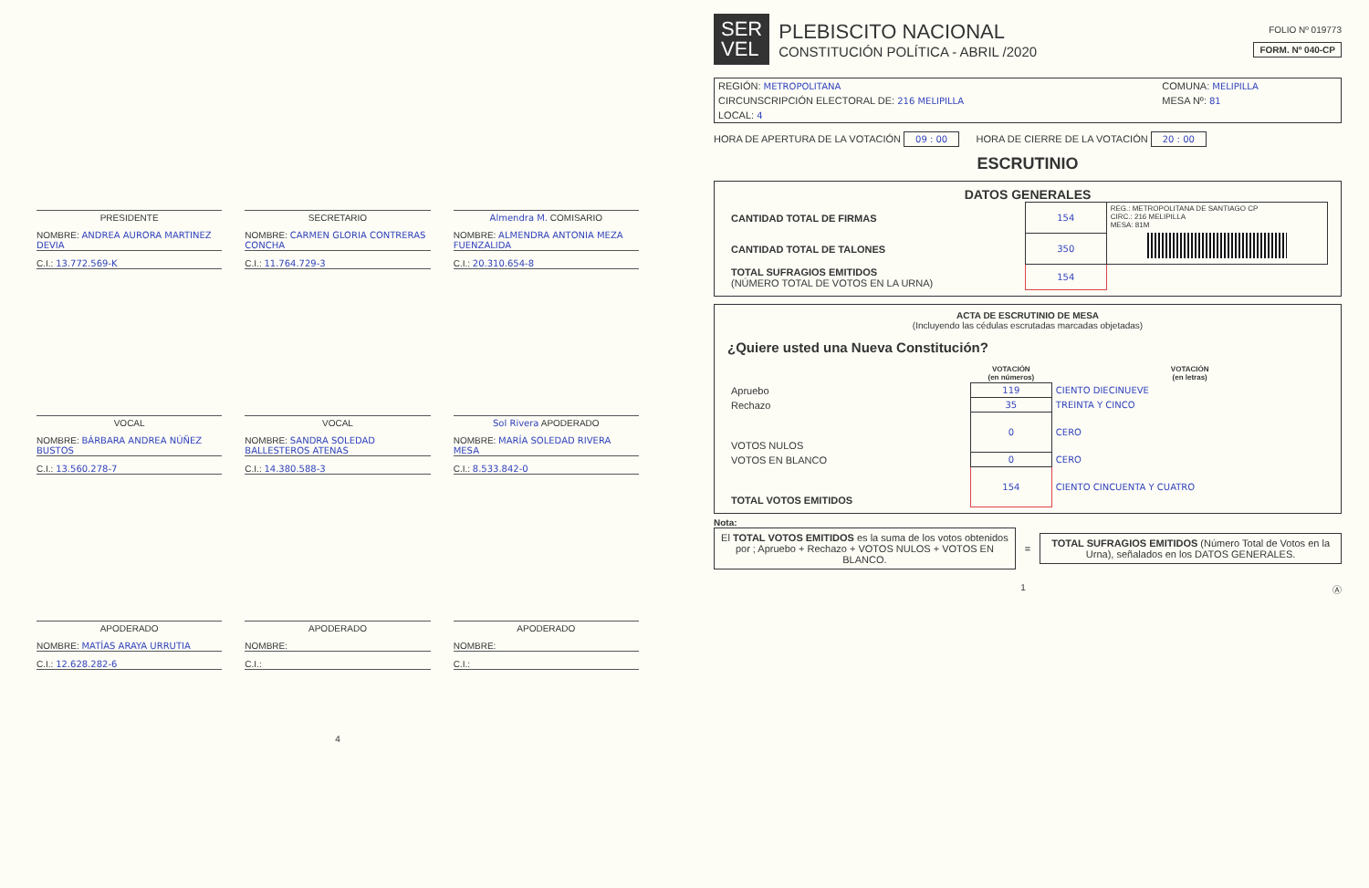PRESIDENTE
NOMBRE: ANDREA AURORA MARTINEZ DEVIA
C.I.: 13.772.569-K
SECRETARIO
NOMBRE: CARMEN GLORIA CONTRERAS CONCHA
C.I.: 11.764.729-3
Almendra M. COMISARIO
NOMBRE: ALMENDRA ANTONIA MEZA FUENZALIDA
C.I.: 20.310.654-8
VOCAL
NOMBRE: BÁRBARA ANDREA NÚÑEZ BUSTOS
C.I.: 13.560.278-7
VOCAL
NOMBRE: SANDRA SOLEDAD BALLESTEROS ATENAS
C.I.: 14.380.588-3
Sol Rivera APODERADO
NOMBRE: MARÍA SOLEDAD RIVERA MESA
C.I.: 8.533.842-0
APODERADO
NOMBRE: MATÍAS ARAYA URRUTIA
C.I.: 12.628.282-6
APODERADO
NOMBRE:
C.I.:
APODERADO
NOMBRE:
C.I.:
4
SER
VEL
PLEBISCITO NACIONAL
CONSTITUCIÓN POLÍTICA - ABRIL /2020
FOLIO Nº 019773
FORM. Nº 040-CP
| REGIÓN: METROPOLITANA | COMUNA: MELIPILLA |
| CIRCUNSCRIPCIÓN ELECTORAL DE: 216 MELIPILLA | MESA Nº: 81 |
| LOCAL: 4 | |
HORA DE APERTURA DE LA VOTACIÓN 09 : 00 HORA DE CIERRE DE LA VOTACIÓN 20 : 00
ESCRUTINIO
DATOS GENERALES
| CANTIDAD TOTAL DE FIRMAS | 154 | REG.: METROPOLITANA DE SANTIAGO CP CIRC.: 216 MELIPILLA MESA: 81M |
| CANTIDAD TOTAL DE TALONES | 350 | |
| TOTAL SUFRAGIOS EMITIDOS (NÚMERO TOTAL DE VOTOS EN LA URNA) | 154 | |
ACTA DE ESCRUTINIO DE MESA
(Incluyendo las cédulas escrutadas marcadas objetadas)
¿Quiere usted una Nueva Constitución?
| | VOTACIÓN (en números) | VOTACIÓN (en letras) |
| --- | --- | --- |
| Apruebo | 119 | CIENTO DIECINUEVE |
| Rechazo | 35 | TREINTA Y CINCO |
| VOTOS NULOS | 0 | CERO |
| VOTOS EN BLANCO | 0 | CERO |
| TOTAL VOTOS EMITIDOS | 154 | CIENTO CINCUENTA Y CUATRO |
Nota:
El TOTAL VOTOS EMITIDOS es la suma de los votos obtenidos por ; Apruebo + Rechazo + VOTOS NULOS + VOTOS EN BLANCO.
=
TOTAL SUFRAGIOS EMITIDOS (Número Total de Votos en la Urna), señalados en los DATOS GENERALES.
1 Ⓐ